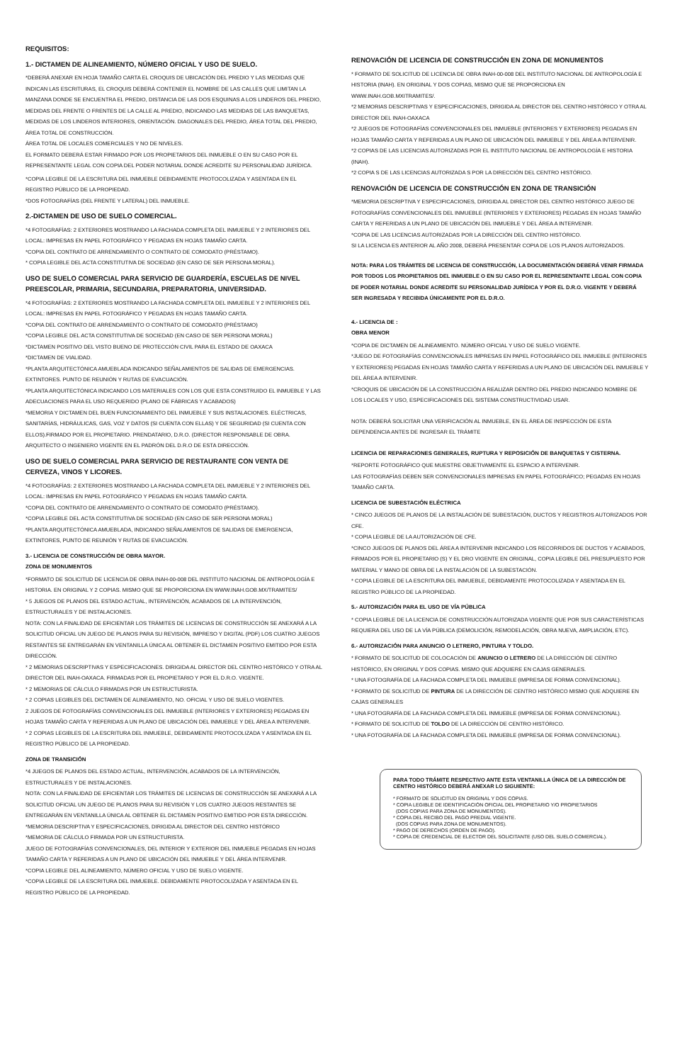REQUISITOS:
1.- DICTAMEN DE ALINEAMIENTO, NÚMERO OFICIAL Y USO DE SUELO.
*DEBERÁ ANEXAR EN HOJA TAMAÑO CARTA EL CROQUIS DE UBICACIÓN DEL PREDIO Y LAS MEDIDAS QUE INDICAN LAS ESCRITURAS, EL CROQUIS DEBERÁ CONTENER EL NOMBRE DE LAS CALLES QUE LIMITAN LA MANZANA DONDE SE ENCUENTRA EL PREDIO, DISTANCIA DE LAS DOS ESQUINAS A LOS LINDEROS DEL PREDIO, MEDIDAS DEL FRENTE O FRENTES DE LA CALLE AL PREDIO, INDICANDO LAS MEDIDAS DE LAS BANQUETAS, MEDIDAS DE LOS LINDEROS INTERIORES, ORIENTACIÓN. DIAGONALES DEL PREDIO, ÁREA TOTAL DEL PREDIO, ÁREA TOTAL DE CONSTRUCCIÓN.
ÁREA TOTAL DE LOCALES COMERCIALES Y NO DE NIVELES.
EL FORMATO DEBERÁ ESTAR FIRMADO POR LOS PROPIETARIOS DEL INMUEBLE O EN SU CASO POR EL REPRESENTANTE LEGAL CON COPIA DEL PODER NOTARIAL DONDE ACREDITE SU PERSONALIDAD JURÍDICA.
*COPIA LEGIBLE DE LA ESCRITURA DEL INMUEBLE DEBIDAMENTE PROTOCOLIZADA Y ASENTADA EN EL REGISTRO PÚBLICO DE LA PROPIEDAD.
*DOS FOTOGRAFÍAS (DEL FRENTE Y LATERAL) DEL INMUEBLE.
2.-DICTAMEN DE USO DE SUELO COMERCIAL.
*4 FOTOGRAFÍAS: 2 EXTERIORES MOSTRANDO LA FACHADA COMPLETA DEL INMUEBLE Y 2 INTERIORES DEL LOCAL: IMPRESAS EN PAPEL FOTOGRÁFICO Y PEGADAS EN HOJAS TAMAÑO CARTA.
*COPIA DEL CONTRATO DE ARRENDAMIENTO O CONTRATO DE COMODATO (PRÉSTAMO).
* COPIA LEGIBLE DEL ACTA CONSTITUTIVA DE SOCIEDAD (EN CASO DE SER PERSONA MORAL).
USO DE SUELO COMERCIAL PARA SERVICIO DE GUARDERÍA, ESCUELAS DE NIVEL PREESCOLAR, PRIMARIA, SECUNDARIA, PREPARATORIA, UNIVERSIDAD.
*4 FOTOGRAFÍAS: 2 EXTERIORES MOSTRANDO LA FACHADA COMPLETA DEL INMUEBLE Y 2 INTERIORES DEL LOCAL: IMPRESAS EN PAPEL FOTOGRÁFICO Y PEGADAS EN HOJAS TAMAÑO CARTA.
*COPIA DEL CONTRATO DE ARRENDAMIENTO O CONTRATO DE COMODATO (PRÉSTAMO)
*COPIA LEGIBLE DEL ACTA CONSTITUTIVA DE SOCIEDAD (EN CASO DE SER PERSONA MORAL)
*DICTAMEN POSITIVO DEL VISTO BUENO DE PROTECCIÓN CIVIL PARA EL ESTADO DE OAXACA
*DICTAMEN DE VIALIDAD.
*PLANTA ARQUITECTÓNICA AMUEBLADA INDICANDO SEÑALAMIENTOS DE SALIDAS DE EMERGENCIAS. EXTINTORES. PUNTO DE REUNIÓN Y RUTAS DE EVACUACIÓN.
*PLANTA ARQUITECTÓNICA INDICANDO LOS MATERIALES CON LOS QUE ESTA CONSTRUIDO EL INMUEBLE Y LAS ADECUACIONES PARA EL USO REQUERIDO (PLANO DE FÁBRICAS Y ACABADOS)
*MEMORIA Y DICTAMEN DEL BUEN FUNCIONAMIENTO DEL INMUEBLE Y SUS INSTALACIONES. ELÉCTRICAS, SANITARÍAS, HIDRÁULICAS, GAS, VOZ Y DATOS (SI CUENTA CON ELLAS) Y DE SEGURIDAD (SI CUENTA CON ELLOS).FIRMADO POR EL PROPIETARIO. PRENDATARIO, D.R.O. (DIRECTOR RESPONSABLE DE OBRA. ARQUITECTO O INGENIERO VIGENTE EN EL PADRÓN DEL D.R.O DE ESTA DIRECCIÓN.
USO DE SUELO COMERCIAL PARA SERVICIO DE RESTAURANTE CON VENTA DE CERVEZA, VINOS Y LICORES.
*4 FOTOGRAFÍAS: 2 EXTERIORES MOSTRANDO LA FACHADA COMPLETA DEL INMUEBLE Y 2 INTERIORES DEL LOCAL: IMPRESAS EN PAPEL FOTOGRÁFICO Y PEGADAS EN HOJAS TAMAÑO CARTA.
*COPIA DEL CONTRATO DE ARRENDAMIENTO O CONTRATO DE COMODATO (PRÉSTAMO).
*COPIA LEGIBLE DEL ACTA CONSTITUTIVA DE SOCIEDAD (EN CASO DE SER PERSONA MORAL)
*PLANTA ARQUITECTÓNICA AMUEBLADA, INDICANDO SEÑALAMIENTOS DE SALIDAS DE EMERGENCIA, EXTINTORES, PUNTO DE REUNIÓN Y RUTAS DE EVACUACIÓN.
3.- LICENCIA DE CONSTRUCCIÓN DE OBRA MAYOR.
ZONA DE MONUMENTOS
*FORMATO DE SOLICITUD DE LICENCIA DE OBRA INAH-00-008 DEL INSTITUTO NACIONAL DE ANTROPOLOGÍA E HISTORIA. EN ORIGINAL Y 2 COPIAS. MISMO QUE SE PROPORCIONA EN WWW.INAH.GOB.MX/TRAMITES/
* 5 JUEGOS DE PLANOS DEL ESTADO ACTUAL, INTERVENCIÓN, ACABADOS DE LA INTERVENCIÓN, ESTRUCTURALES Y DE INSTALACIONES.
NOTA: CON LA FINALIDAD DE EFICIENTAR LOS TRÁMITES DE LICENCIAS DE CONSTRUCCIÓN SE ANEXARÁ A LA SOLICITUD OFICIAL UN JUEGO DE PLANOS PARA SU REVISIÓN, IMPRESO Y DIGITAL (PDF) LOS CUATRO JUEGOS RESTANTES SE ENTREGARÁN EN VENTANILLA ÚNICA AL OBTENER EL DICTAMEN POSITIVO EMITIDO POR ESTA DIRECCIÓN.
* 2 MEMORIAS DESCRIPTIVAS Y ESPECIFICACIONES. DIRIGIDA AL DIRECTOR DEL CENTRO HISTÓRICO Y OTRA AL DIRECTOR DEL INAH-OAXACA. FIRMADAS POR EL PROPIETARIO Y POR EL D.R.O. VIGENTE.
* 2 MEMORIAS DE CÁLCULO FIRMADAS POR UN ESTRUCTURISTA.
* 2 COPIAS LEGIBLES DEL DICTAMEN DE ALINEAMIENTO, NO. OFICIAL Y USO DE SUELO VIGENTES.
2 JUEGOS DE FOTOGRAFÍAS CONVENCIONALES DEL INMUEBLE (INTERIORES Y EXTERIORES) PEGADAS EN HOJAS TAMAÑO CARTA Y REFERIDAS A UN PLANO DE UBICACIÓN DEL INMUEBLE Y DEL ÁREA A INTERVENIR.
* 2 COPIAS LEGIBLES DE LA ESCRITURA DEL INMUEBLE, DEBIDAMENTE PROTOCOLIZADA Y ASENTADA EN EL REGISTRO PÚBLICO DE LA PROPIEDAD.
ZONA DE TRANSICIÓN
*4 JUEGOS DE PLANOS DEL ESTADO ACTUAL, INTERVENCIÓN, ACABADOS DE LA INTERVENCIÓN, ESTRUCTURALES Y DE INSTALACIONES.
NOTA: CON LA FINALIDAD DE EFICIENTAR LOS TRÁMITES DE LICENCIAS DE CONSTRUCCIÓN SE ANEXARÁ A LA SOLICITUD OFICIAL UN JUEGO DE PLANOS PARA SU REVISIÓN Y LOS CUATRO JUEGOS RESTANTES SE ENTREGARÁN EN VENTANILLA ÚNICA AL OBTENER EL DICTAMEN POSITIVO EMITIDO POR ESTA DIRECCIÓN.
*MEMORIA DESCRIPTIVA Y ESPECIFICACIONES, DIRIGIDA AL DIRECTOR DEL CENTRO HISTÓRICO
*MEMORIA DE CÁLCULO FIRMADA POR UN ESTRUCTURISTA.
JUEGO DE FOTOGRAFÍAS CONVENCIONALES, DEL INTERIOR Y EXTERIOR DEL INMUEBLE PEGADAS EN HOJAS TAMAÑO CARTA Y REFERIDAS A UN PLANO DE UBICACIÓN DEL INMUEBLE Y DEL ÁREA INTERVENIR.
*COPIA LEGIBLE DEL ALINEAMIENTO, NÚMERO OFICIAL Y USO DE SUELO VIGENTE.
*COPIA LEGIBLE DE LA ESCRITURA DEL INMUEBLE. DEBIDAMENTE PROTOCOLIZADA Y ASENTADA EN EL REGISTRO PÚBLICO DE LA PROPIEDAD.
RENOVACIÓN DE LICENCIA DE CONSTRUCCIÓN EN ZONA DE MONUMENTOS
* FORMATO DE SOLICITUD DE LICENCIA DE OBRA INAH-00-008 DEL INSTITUTO NACIONAL DE ANTROPOLOGÍA E HISTORIA (INAH). EN ORIGINAL Y DOS COPIAS, MISMO QUE SE PROPORCIONA EN WWW.INAH.GOB.MXITRAMITES/.
*2 MEMORIAS DESCRIPTIVAS Y ESPECIFICACIONES, DIRIGIDA AL DIRECTOR DEL CENTRO HISTÓRICO Y OTRA AL DIRECTOR DEL INAH-OAXACA
*2 JUEGOS DE FOTOGRAFÍAS CONVENCIONALES DEL INMUEBLE (INTERIORES Y EXTERIORES) PEGADAS EN HOJAS TAMAÑO CARTA Y REFERIDAS A UN PLANO DE UBICACIÓN DEL INMUEBLE Y DEL ÁREA A INTERVENIR.
*2 COPIAS DE LAS LICENCIAS AUTORIZADAS POR EL INSTITUTO NACIONAL DE ANTROPOLOGÍA E HISTORIA (INAH).
*2 COPIA S DE LAS LICENCIAS AUTORIZADA S POR LA DIRECCIÓN DEL CENTRO HISTÓRICO.
RENOVACIÓN DE LICENCIA DE CONSTRUCCIÓN EN ZONA DE TRANSICIÓN
*MEMORIA DESCRIPTIVA Y ESPECIFICACIONES, DIRIGIDA AL DIRECTOR DEL CENTRO HISTÓRICO JUEGO DE FOTOGRAFÍAS CONVENCIONALES DEL INMUEBLE (INTERIORES Y EXTERIORES) PEGADAS EN HOJAS TAMAÑO CARTA Y REFERIDAS A UN PLANO DE UBICACIÓN DEL INMUEBLE Y DEL ÁREA A INTERVENIR.
*COPIA DE LAS LICENCIAS AUTORIZADAS POR LA DIRECCIÓN DEL CENTRO HISTÓRICO.
SI LA LICENCIA ES ANTERIOR AL AÑO 2008, DEBERÁ PRESENTAR COPIA DE LOS PLANOS AUTORIZADOS.
NOTA: PARA LOS TRÁMITES DE LICENCIA DE CONSTRUCCIÓN, LA DOCUMENTACIÓN DEBERÁ VENIR FIRMADA POR TODOS LOS PROPIETARIOS DEL INMUEBLE O EN SU CASO POR EL REPRESENTANTE LEGAL CON COPIA DE PODER NOTARIAL DONDE ACREDITE SU PERSONALIDAD JURÍDICA Y POR EL D.R.O. VIGENTE Y DEBERÁ SER INGRESADA Y RECIBIDA ÚNICAMENTE POR EL D.R.O.
4.- LICENCIA DE :
OBRA MENOR
*COPIA DE DICTAMEN DE ALINEAMIENTO. NÚMERO OFICIAL Y USO DE SUELO VIGENTE.
*JUEGO DE FOTOGRAFÍAS CONVENCIONALES IMPRESAS EN PAPEL FOTOGRÁFICO DEL INMUEBLE (INTERIORES Y EXTERIORES) PEGADAS EN HOJAS TAMAÑO CARTA Y REFERIDAS A UN PLANO DE UBICACIÓN DEL INMUEBLE Y DEL ÁREA A INTERVENIR.
*CROQUIS DE UBICACIÓN DE LA CONSTRUCCIÓN A REALIZAR DENTRO DEL PREDIO INDICANDO NOMBRE DE LOS LOCALES Y USO, ESPECIFICACIONES DEL SISTEMA CONSTRUCTIVIDAD USAR.
NOTA: DEBERÁ SOLICITAR UNA VERIFICACIÓN AL INMUEBLE, EN EL ÁREA DE INSPECCIÓN DE ESTA DEPENDENCIA ANTES DE INGRESAR EL TRÁMITE
LICENCIA DE REPARACIONES GENERALES, RUPTURA Y REPOSICIÓN DE BANQUETAS Y CISTERNA.
*REPORTE FOTOGRÁFICO QUE MUESTRE OBJETIVAMENTE EL ESPACIO A INTERVENIR.
LAS FOTOGRAFÍAS DEBEN SER CONVENCIONALES IMPRESAS EN PAPEL FOTOGRÁFICO; PEGADAS EN HOJAS TAMAÑO CARTA.
LICENCIA DE SUBESTACIÓN ELÉCTRICA
* CINCO JUEGOS DE PLANOS DE LA INSTALACIÓN DE SUBESTACIÓN, DUCTOS Y REGISTROS AUTORIZADOS POR CFE.
* COPIA LEGIBLE DE LA AUTORIZACIÓN DE CFE.
*CINCO JUEGOS DE PLANOS DEL ÁREA A INTERVENIR INDICANDO LOS RECORRIDOS DE DUCTOS Y ACABADOS, FIRMADOS POR EL PROPIETARIO (S) Y EL DRO VIGENTE EN ORIGINAL, COPIA LEGIBLE DEL PRESUPUESTO POR MATERIAL Y MANO DE OBRA DE LA INSTALACIÓN DE LA SUBESTACIÓN.
* COPIA LEGIBLE DE LA ESCRITURA DEL INMUEBLE, DEBIDAMENTE PROTOCOLIZADA Y ASENTADA EN EL REGISTRO PÚBLICO DE LA PROPIEDAD.
5.- AUTORIZACIÓN PARA EL USO DE VÍA PÚBLICA
* COPIA LEGIBLE DE LA LICENCIA DE CONSTRUCCIÓN AUTORIZADA VIGENTE QUE POR SUS CARACTERÍSTICAS REQUIERA DEL USO DE LA VÍA PÚBLICA (DEMOLICIÓN, REMODELACIÓN, OBRA NUEVA, AMPLIACIÓN, ETC).
6.- AUTORIZACIÓN PARA ANUNCIO O LETRERO, PINTURA Y TOLDO.
* FORMATO DE SOLICITUD DE COLOCACIÓN DE ANUNCIO O LETRERO DE LA DIRECCIÓN DE CENTRO HISTÓRICO, EN ORIGINAL Y DOS COPIAS. MISMO QUE ADQUIERE EN CAJAS GENERALES.
* UNA FOTOGRAFÍA DE LA FACHADA COMPLETA DEL INMUEBLE (IMPRESA DE FORMA CONVENCIONAL).
* FORMATO DE SOLICITUD DE PINTURA DE LA DIRECCIÓN DE CENTRO HISTÓRICO MISMO QUE ADQUIERE EN CAJAS GENERALES
* UNA FOTOGRAFÍA DE LA FACHADA COMPLETA DEL INMUEBLE (IMPRESA DE FORMA CONVENCIONAL).
* FORMATO DE SOLICITUD DE TOLDO DE LA DIRECCIÓN DE CENTRO HISTÓRICO.
* UNA FOTOGRAFÍA DE LA FACHADA COMPLETA DEL INMUEBLE (IMPRESA DE FORMA CONVENCIONAL).
PARA TODO TRÁMITE RESPECTIVO ANTE ESTA VENTANILLA ÚNICA DE LA DIRECCIÓN DE CENTRO HISTÓRICO DEBERÁ ANEXAR LO SIGUIENTE:
* FORMATO DE SOLICITUD EN ORIGINAL Y DOS COPIAS.
* COPIA LEGIBLE DE IDENTIFICACIÓN OFICIAL DEL PROPIETARIO Y/O PROPIETARIOS
(DOS COPIAS PARA ZONA DE MONUMENTOS).
* COPIA DEL RECIBO DEL PAGO PREDIAL VIGENTE.
(DOS COPIAS PARA ZONA DE MONUMENTOS).
* PAGO DE DERECHOS (ORDEN DE PAGO).
* COPIA DE CREDENCIAL DE ELECTOR DEL SOLICITANTE (USO DEL SUELO COMERCIAL).